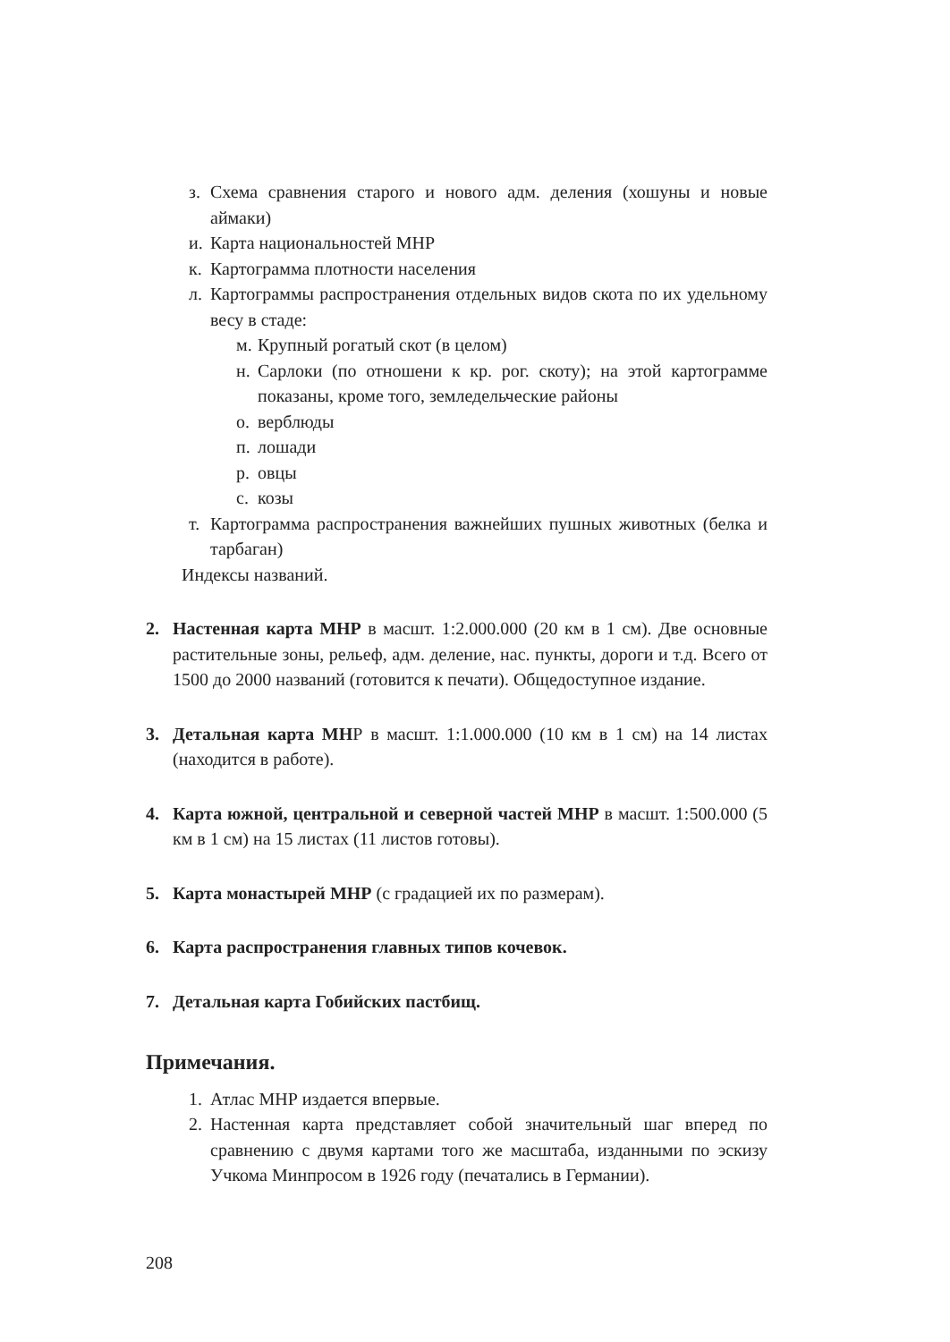з. Схема сравнения старого и нового адм. деления (хошуны и новые аймаки)
и. Карта национальностей МНР
к. Картограмма плотности населения
л. Картограммы распространения отдельных видов скота по их удельному весу в стаде:
м. Крупный рогатый скот (в целом)
н. Сарлоки (по отношени к кр. рог. скоту); на этой картограмме показаны, кроме того, земледельческие районы
о. верблюды
п. лошади
р. овцы
с. козы
т. Картограмма распространения важнейших пушных животных (белка и тарбаган)
Индексы названий.
2. Настенная карта МНР в масшт. 1:2.000.000 (20 км в 1 см). Две основные растительные зоны, рельеф, адм. деление, нас. пункты, дороги и т.д. Всего от 1500 до 2000 названий (готовится к печати). Общедоступное издание.
3. Детальная карта МНР в масшт. 1:1.000.000 (10 км в 1 см) на 14 листах (находится в работе).
4. Карта южной, центральной и северной частей МНР в масшт. 1:500.000 (5 км в 1 см) на 15 листах (11 листов готовы).
5. Карта монастырей МНР (с градацией их по размерам).
6. Карта распространения главных типов кочевок.
7. Детальная карта Гобийских пастбищ.
Примечания.
1. Атлас МНР издается впервые.
2. Настенная карта представляет собой значительный шаг вперед по сравнению с двумя картами того же масштаба, изданными по эскизу Учкома Минпросом в 1926 году (печатались в Германии).
208